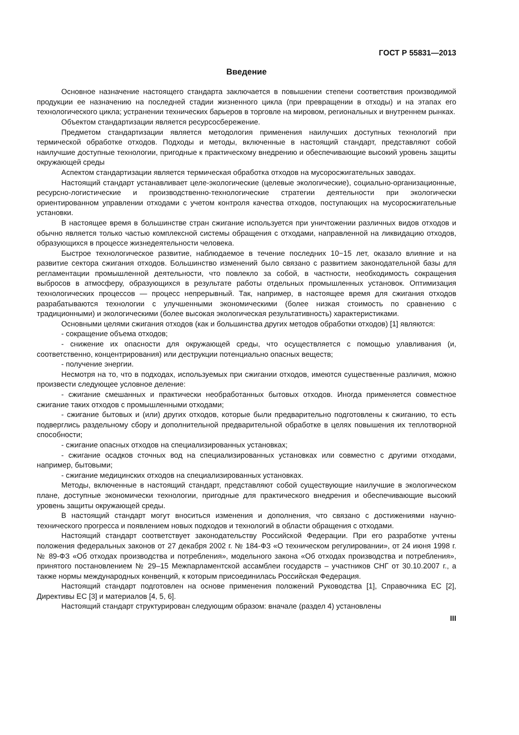ГОСТ Р 55831—2013
Введение
Основное назначение настоящего стандарта заключается в повышении степени соответствия производимой продукции ее назначению на последней стадии жизненного цикла (при превращении в отходы) и на этапах его технологического цикла; устранении технических барьеров в торговле на мировом, региональных и внутреннем рынках.
Объектом стандартизации является ресурсосбережение.
Предметом стандартизации является методология применения наилучших доступных технологий при термической обработке отходов. Подходы и методы, включенные в настоящий стандарт, представляют собой наилучшие доступные технологии, пригодные к практическому внедрению и обеспечивающие высокий уровень защиты окружающей среды
Аспектом стандартизации является термическая обработка отходов на мусоросжигательных заводах.
Настоящий стандарт устанавливает целе-экологические (целевые экологические), социально-организационные, ресурсно-логистические и производственно-технологические стратегии деятельности при экологически ориентированном управлении отходами с учетом контроля качества отходов, поступающих на мусоросжигательные установки.
В настоящее время в большинстве стран сжигание используется при уничтожении различных видов отходов и обычно является только частью комплексной системы обращения с отходами, направленной на ликвидацию отходов, образующихся в процессе жизнедеятельности человека.
Быстрое технологическое развитие, наблюдаемое в течение последних 10−15 лет, оказало влияние и на развитие сектора сжигания отходов. Большинство изменений было связано с развитием законодательной базы для регламентации промышленной деятельности, что повлекло за собой, в частности, необходимость сокращения выбросов в атмосферу, образующихся в результате работы отдельных промышленных установок. Оптимизация технологических процессов — процесс непрерывный. Так, например, в настоящее время для сжигания отходов разрабатываются технологии с улучшенными экономическими (более низкая стоимость по сравнению с традиционными) и экологическими (более высокая экологическая результативность) характеристиками.
Основными целями сжигания отходов (как и большинства других методов обработки отходов) [1] являются:
- сокращение объема отходов;
- снижение их опасности для окружающей среды, что осуществляется с помощью улавливания (и, соответственно, концентрирования) или деструкции потенциально опасных веществ;
- получение энергии.
Несмотря на то, что в подходах, используемых при сжигании отходов, имеются существенные различия, можно произвести следующее условное деление:
- сжигание смешанных и практически необработанных бытовых отходов. Иногда применяется совместное сжигание таких отходов с промышленными отходами;
- сжигание бытовых и (или) других отходов, которые были предварительно подготовлены к сжиганию, то есть подверглись раздельному сбору и дополнительной предварительной обработке в целях повышения их теплотворной способности;
- сжигание опасных отходов на специализированных установках;
- сжигание осадков сточных вод на специализированных установках или совместно с другими отходами, например, бытовыми;
- сжигание медицинских отходов на специализированных установках.
Методы, включенные в настоящий стандарт, представляют собой существующие наилучшие в экологическом плане, доступные экономически технологии, пригодные для практического внедрения и обеспечивающие высокий уровень защиты окружающей среды.
В настоящий стандарт могут вноситься изменения и дополнения, что связано с достижениями научно-технического прогресса и появлением новых подходов и технологий в области обращения с отходами.
Настоящий стандарт соответствует законодательству Российской Федерации. При его разработке учтены положения федеральных законов от 27 декабря 2002 г. № 184-ФЗ «О техническом регулировании», от 24 июня 1998 г. № 89-ФЗ «Об отходах производства и потребления», модельного закона «Об отходах производства и потребления», принятого постановлением № 29–15 Межпарламентской ассамблеи государств – участников СНГ от 30.10.2007 г., а также нормы международных конвенций, к которым присоединилась Российская Федерация.
Настоящий стандарт подготовлен на основе применения положений Руководства [1], Справочника ЕС [2], Директивы ЕС [3] и материалов [4, 5, 6].
Настоящий стандарт структурирован следующим образом: вначале (раздел 4) установлены
III